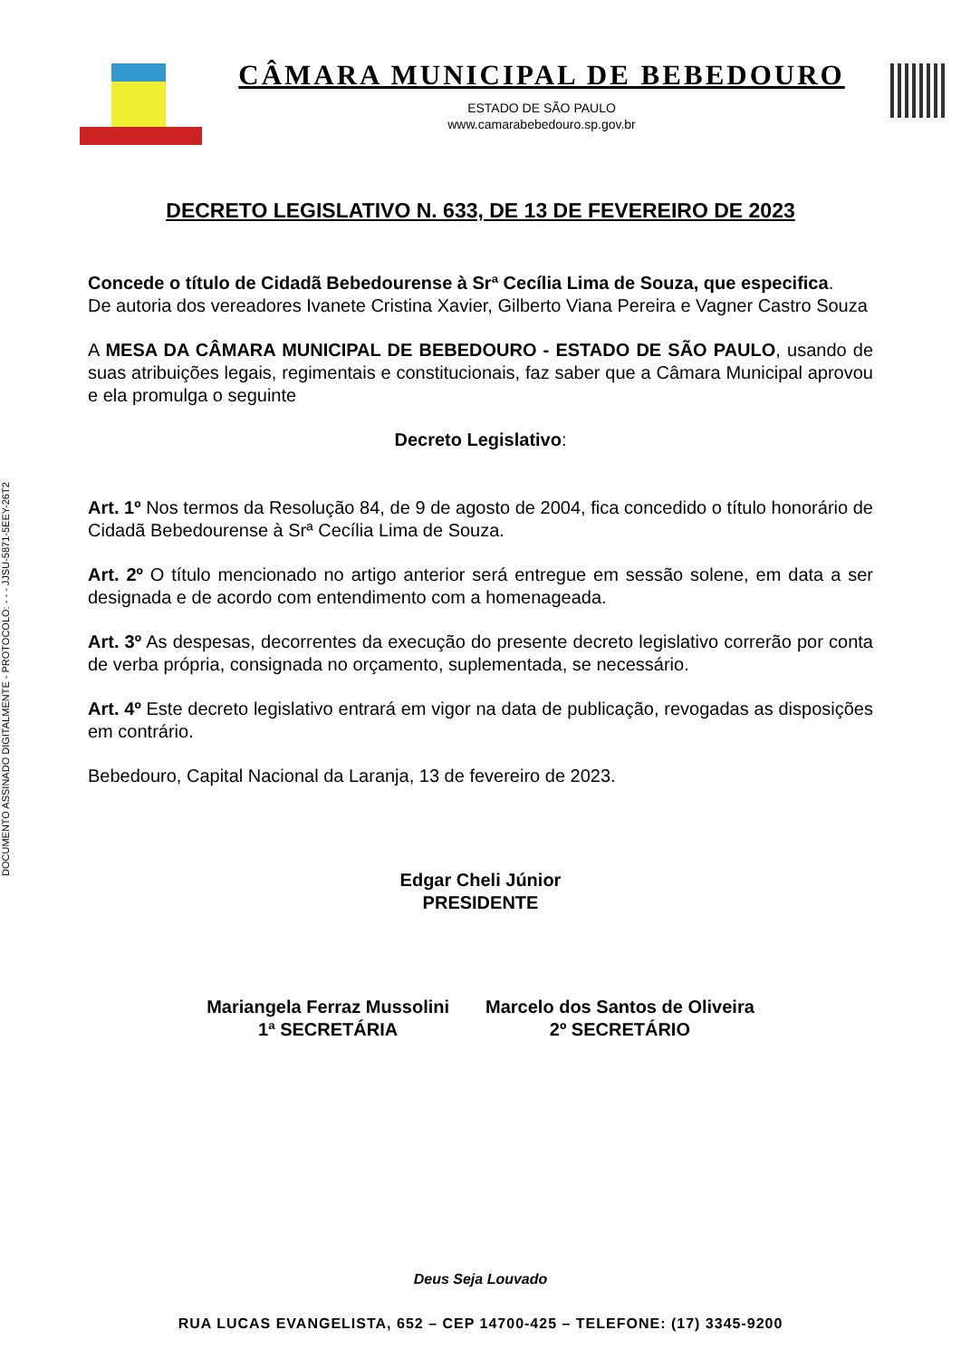DOCUMENTO ASSINADO DIGITALMENTE - PROTOCOLO: - - - JJSU-5871-5EEY-26T2
CÂMARA MUNICIPAL DE BEBEDOURO
ESTADO DE SÃO PAULO
www.camarabebedouro.sp.gov.br
DECRETO LEGISLATIVO N. 633, DE 13 DE FEVEREIRO DE 2023
Concede o título de Cidadã Bebedourense à Srª Cecília Lima de Souza, que especifica.
De autoria dos vereadores Ivanete Cristina Xavier, Gilberto Viana Pereira e Vagner Castro Souza
A MESA DA CÂMARA MUNICIPAL DE BEBEDOURO - ESTADO DE SÃO PAULO, usando de suas atribuições legais, regimentais e constitucionais, faz saber que a Câmara Municipal aprovou e ela promulga o seguinte
Decreto Legislativo:
Art. 1º Nos termos da Resolução 84, de 9 de agosto de 2004, fica concedido o título honorário de Cidadã Bebedourense à Srª Cecília Lima de Souza.
Art. 2º O título mencionado no artigo anterior será entregue em sessão solene, em data a ser designada e de acordo com entendimento com a homenageada.
Art. 3º As despesas, decorrentes da execução do presente decreto legislativo correrão por conta de verba própria, consignada no orçamento, suplementada, se necessário.
Art. 4º Este decreto legislativo entrará em vigor na data de publicação, revogadas as disposições em contrário.
Bebedouro, Capital Nacional da Laranja, 13 de fevereiro de 2023.
Edgar Cheli Júnior
PRESIDENTE
Mariangela Ferraz Mussolini
1ª SECRETÁRIA
Marcelo dos Santos de Oliveira
2º SECRETÁRIO
Deus Seja Louvado
RUA LUCAS EVANGELISTA, 652 – CEP 14700-425 – TELEFONE: (17) 3345-9200